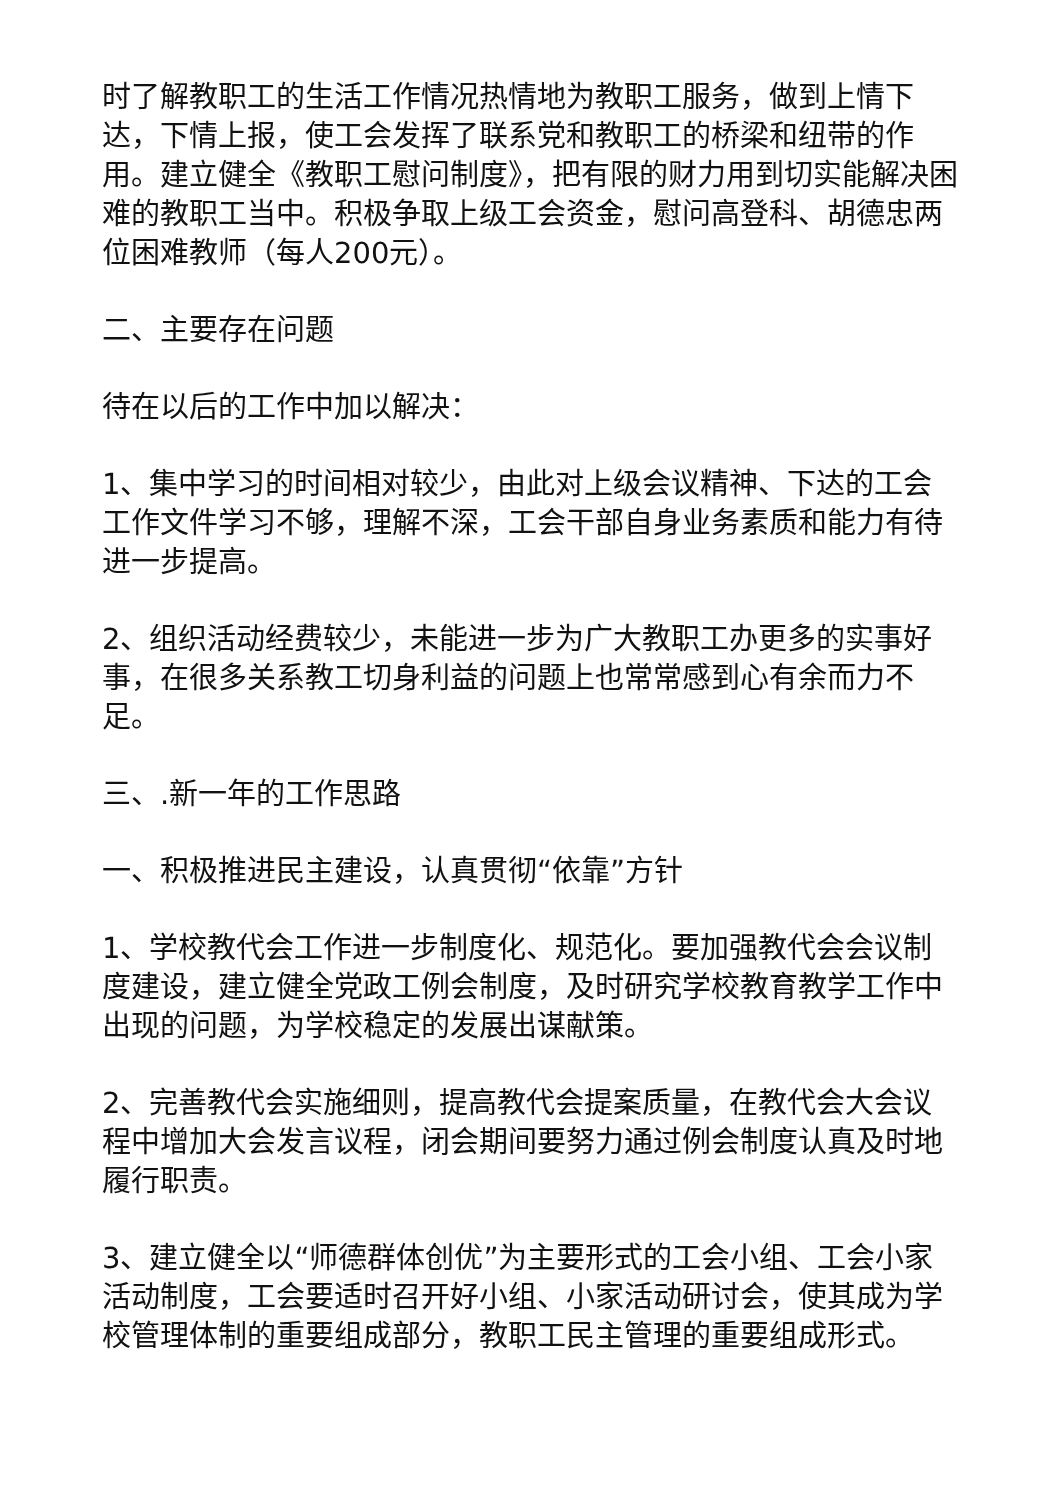时了解教职工的生活工作情况热情地为教职工服务，做到上情下达，下情上报，使工会发挥了联系党和教职工的桥梁和纽带的作用。建立健全《教职工慰问制度》，把有限的财力用到切实能解决困难的教职工当中。积极争取上级工会资金，慰问高登科、胡德忠两位困难教师（每人200元）。
二、主要存在问题
待在以后的工作中加以解决：
1、集中学习的时间相对较少，由此对上级会议精神、下达的工会工作文件学习不够，理解不深，工会干部自身业务素质和能力有待进一步提高。
2、组织活动经费较少，未能进一步为广大教职工办更多的实事好事，在很多关系教工切身利益的问题上也常常感到心有余而力不足。
三、.新一年的工作思路
一、积极推进民主建设，认真贯彻“依靠”方针
1、学校教代会工作进一步制度化、规范化。要加强教代会会议制度建设，建立健全党政工例会制度，及时研究学校教育教学工作中出现的问题，为学校稳定的发展出谋献策。
2、完善教代会实施细则，提高教代会提案质量，在教代会大会议程中增加大会发言议程，闭会期间要努力通过例会制度认真及时地履行职责。
3、建立健全以“师德群体创优”为主要形式的工会小组、工会小家活动制度，工会要适时召开好小组、小家活动研讨会，使其成为学校管理体制的重要组成部分，教职工民主管理的重要组成形式。